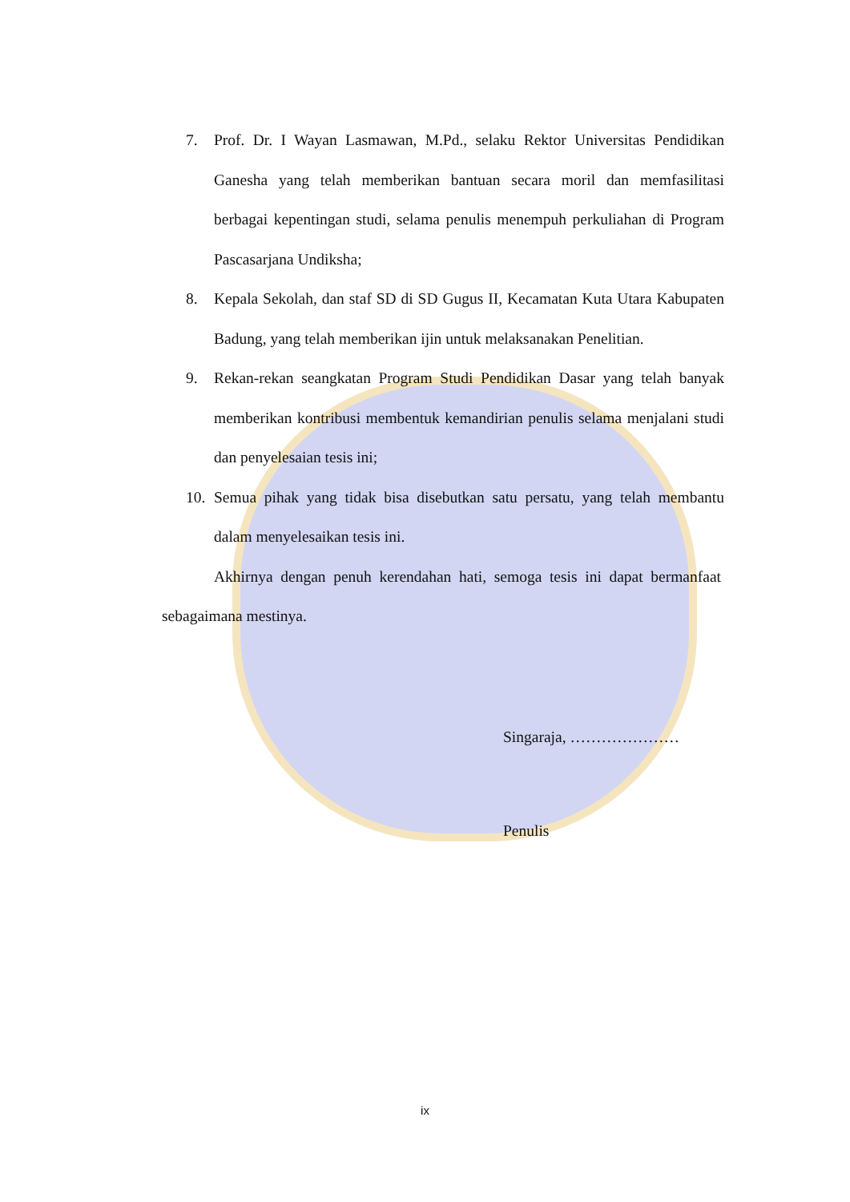7. Prof. Dr. I Wayan Lasmawan, M.Pd., selaku Rektor Universitas Pendidikan Ganesha yang telah memberikan bantuan secara moril dan memfasilitasi berbagai kepentingan studi, selama penulis menempuh perkuliahan di Program Pascasarjana Undiksha;
8. Kepala Sekolah, dan staf SD di SD Gugus II, Kecamatan Kuta Utara Kabupaten Badung, yang telah memberikan ijin untuk melaksanakan Penelitian.
9. Rekan-rekan seangkatan Program Studi Pendidikan Dasar yang telah banyak memberikan kontribusi membentuk kemandirian penulis selama menjalani studi dan penyelesaian tesis ini;
10.
Semua pihak yang tidak bisa disebutkan satu persatu, yang telah membantu dalam menyelesaikan tesis ini.
Akhirnya dengan penuh kerendahan hati, semoga tesis ini dapat bermanfaat sebagaimana mestinya.
Singaraja, …………………
Penulis
ix